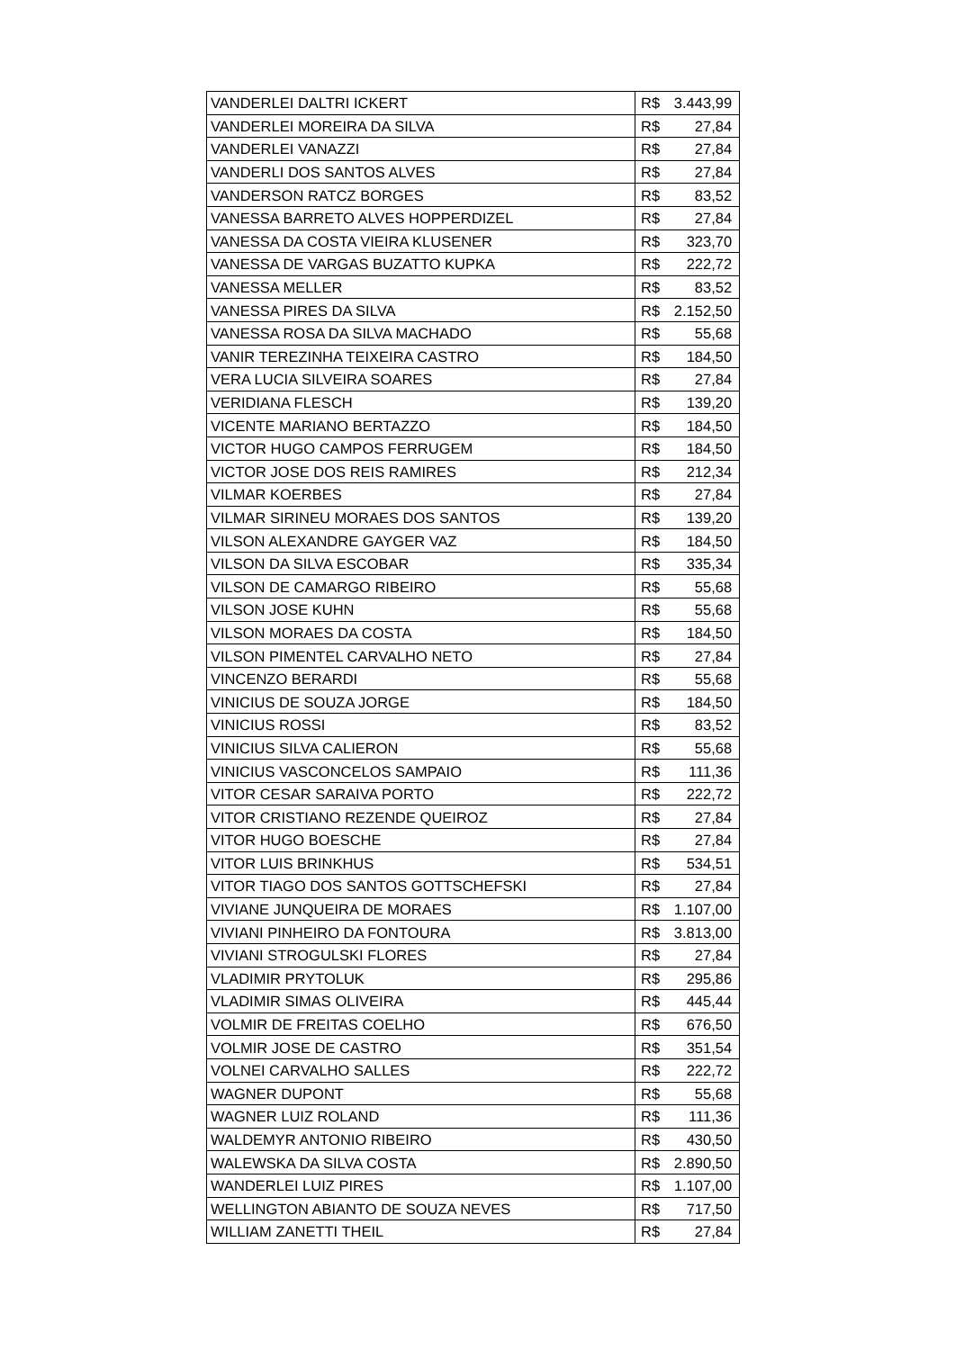| VANDERLEI DALTRI ICKERT | R$ | 3.443,99 |
| VANDERLEI MOREIRA DA SILVA | R$ | 27,84 |
| VANDERLEI VANAZZI | R$ | 27,84 |
| VANDERLI DOS SANTOS ALVES | R$ | 27,84 |
| VANDERSON RATCZ BORGES | R$ | 83,52 |
| VANESSA BARRETO ALVES HOPPERDIZEL | R$ | 27,84 |
| VANESSA DA COSTA VIEIRA KLUSENER | R$ | 323,70 |
| VANESSA DE VARGAS BUZATTO KUPKA | R$ | 222,72 |
| VANESSA MELLER | R$ | 83,52 |
| VANESSA PIRES DA SILVA | R$ | 2.152,50 |
| VANESSA ROSA DA SILVA MACHADO | R$ | 55,68 |
| VANIR TEREZINHA TEIXEIRA CASTRO | R$ | 184,50 |
| VERA LUCIA SILVEIRA SOARES | R$ | 27,84 |
| VERIDIANA FLESCH | R$ | 139,20 |
| VICENTE MARIANO BERTAZZO | R$ | 184,50 |
| VICTOR HUGO CAMPOS FERRUGEM | R$ | 184,50 |
| VICTOR JOSE DOS REIS RAMIRES | R$ | 212,34 |
| VILMAR KOERBES | R$ | 27,84 |
| VILMAR SIRINEU MORAES DOS SANTOS | R$ | 139,20 |
| VILSON ALEXANDRE GAYGER VAZ | R$ | 184,50 |
| VILSON DA SILVA ESCOBAR | R$ | 335,34 |
| VILSON DE CAMARGO RIBEIRO | R$ | 55,68 |
| VILSON JOSE KUHN | R$ | 55,68 |
| VILSON MORAES DA COSTA | R$ | 184,50 |
| VILSON PIMENTEL CARVALHO NETO | R$ | 27,84 |
| VINCENZO BERARDI | R$ | 55,68 |
| VINICIUS DE SOUZA JORGE | R$ | 184,50 |
| VINICIUS ROSSI | R$ | 83,52 |
| VINICIUS SILVA CALIERON | R$ | 55,68 |
| VINICIUS VASCONCELOS SAMPAIO | R$ | 111,36 |
| VITOR CESAR SARAIVA PORTO | R$ | 222,72 |
| VITOR CRISTIANO REZENDE QUEIROZ | R$ | 27,84 |
| VITOR HUGO BOESCHE | R$ | 27,84 |
| VITOR LUIS BRINKHUS | R$ | 534,51 |
| VITOR TIAGO DOS SANTOS GOTTSCHEFSKI | R$ | 27,84 |
| VIVIANE JUNQUEIRA DE MORAES | R$ | 1.107,00 |
| VIVIANI PINHEIRO DA FONTOURA | R$ | 3.813,00 |
| VIVIANI STROGULSKI FLORES | R$ | 27,84 |
| VLADIMIR PRYTOLUK | R$ | 295,86 |
| VLADIMIR SIMAS OLIVEIRA | R$ | 445,44 |
| VOLMIR DE FREITAS COELHO | R$ | 676,50 |
| VOLMIR JOSE DE CASTRO | R$ | 351,54 |
| VOLNEI CARVALHO SALLES | R$ | 222,72 |
| WAGNER DUPONT | R$ | 55,68 |
| WAGNER LUIZ ROLAND | R$ | 111,36 |
| WALDEMYR ANTONIO RIBEIRO | R$ | 430,50 |
| WALEWSKA DA SILVA COSTA | R$ | 2.890,50 |
| WANDERLEI LUIZ PIRES | R$ | 1.107,00 |
| WELLINGTON ABIANTO DE SOUZA NEVES | R$ | 717,50 |
| WILLIAM ZANETTI THEIL | R$ | 27,84 |